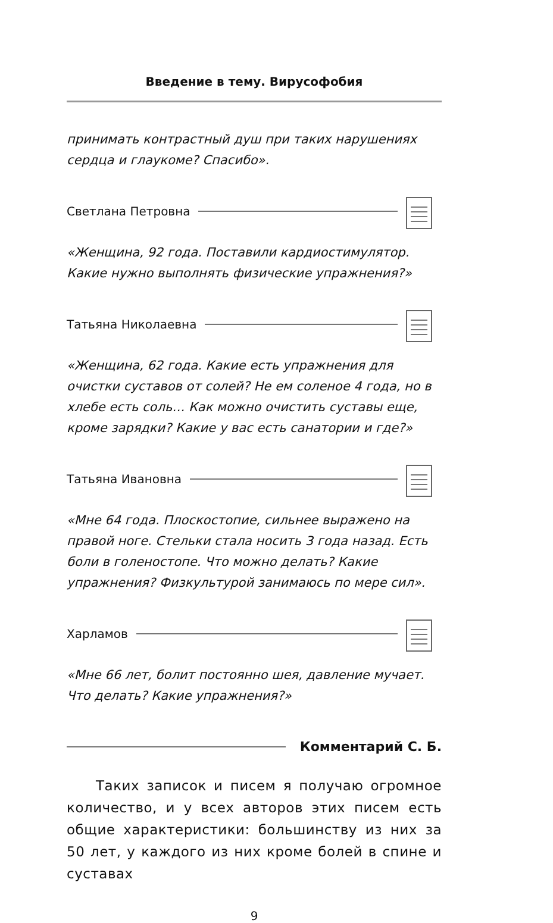Введение в тему. Вирусофобия
принимать контрастный душ при таких нарушениях сердца и глаукоме? Спасибо».
Светлана Петровна
«Женщина, 92 года. Поставили кардиостимулятор. Какие нужно выполнять физические упражнения?»
Татьяна Николаевна
«Женщина, 62 года. Какие есть упражнения для очистки суставов от солей? Не ем соленое 4 года, но в хлебе есть соль… Как можно очистить суставы еще, кроме зарядки? Какие у вас есть санатории и где?»
Татьяна Ивановна
«Мне 64 года. Плоскостопие, сильнее выражено на правой ноге. Стельки стала носить 3 года назад. Есть боли в голеностопе. Что можно делать? Какие упражнения? Физкультурой занимаюсь по мере сил».
Харламов
«Мне 66 лет, болит постоянно шея, давление мучает. Что делать? Какие упражнения?»
Комментарий С. Б.
Таких записок и писем я получаю огромное количество, и у всех авторов этих писем есть общие характеристики: большинству из них за 50 лет, у каждого из них кроме болей в спине и суставах
9